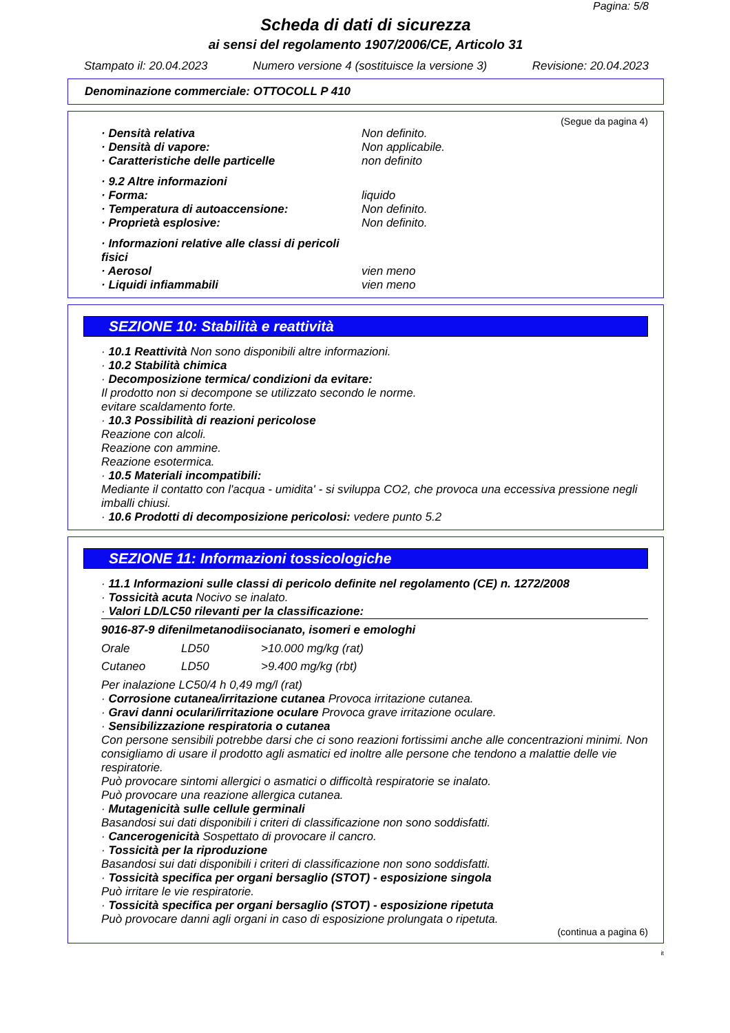Pagina: 5/8
Scheda di dati di sicurezza
ai sensi del regolamento 1907/2006/CE, Articolo 31
Stampato il: 20.04.2023 Numero versione 4 (sostituisce la versione 3) Revisione: 20.04.2023
Denominazione commerciale: OTTOCOLL P 410
(Segue da pagina 4)
· Densità relativa Non definito.
· Densità di vapore: Non applicabile.
· Caratteristiche delle particelle non definito
· 9.2 Altre informazioni
· Forma: liquido
· Temperatura di autoaccensione: Non definito.
· Proprietà esplosive: Non definito.
· Informazioni relative alle classi di pericoli fisici
· Aerosol vien meno
· Liquidi infiammabili vien meno
SEZIONE 10: Stabilità e reattività
· 10.1 Reattività Non sono disponibili altre informazioni.
· 10.2 Stabilità chimica
· Decomposizione termica/ condizioni da evitare:
Il prodotto non si decompone se utilizzato secondo le norme.
evitare scaldamento forte.
· 10.3 Possibilità di reazioni pericolose
Reazione con alcoli.
Reazione con ammine.
Reazione esotermica.
· 10.5 Materiali incompatibili:
Mediante il contatto con l'acqua - umidita' - si sviluppa CO2, che provoca una eccessiva pressione negli imballi chiusi.
· 10.6 Prodotti di decomposizione pericolosi: vedere punto 5.2
SEZIONE 11: Informazioni tossicologiche
· 11.1 Informazioni sulle classi di pericolo definite nel regolamento (CE) n. 1272/2008
· Tossicità acuta Nocivo se inalato.
· Valori LD/LC50 rilevanti per la classificazione:
9016-87-9 difenilmetanodiisocianato, isomeri e emologhi
| Orale | LD50 | >10.000 mg/kg (rat) |
| Cutaneo | LD50 | >9.400 mg/kg (rbt) |
Per inalazione LC50/4 h 0,49 mg/l (rat)
· Corrosione cutanea/irritazione cutanea Provoca irritazione cutanea.
· Gravi danni oculari/irritazione oculare Provoca grave irritazione oculare.
· Sensibilizzazione respiratoria o cutanea
Con persone sensibili potrebbe darsi che ci sono reazioni fortissimi anche alle concentrazioni minimi. Non consigliamo di usare il prodotto agli asmatici ed inoltre alle persone che tendono a malattie delle vie respiratorie.
Può provocare sintomi allergici o asmatici o difficoltà respiratorie se inalato.
Può provocare una reazione allergica cutanea.
· Mutagenicità sulle cellule germinali
Basandosi sui dati disponibili i criteri di classificazione non sono soddisfatti.
· Cancerogenicità Sospettato di provocare il cancro.
· Tossicità per la riproduzione
Basandosi sui dati disponibili i criteri di classificazione non sono soddisfatti.
· Tossicità specifica per organi bersaglio (STOT) - esposizione singola
Può irritare le vie respiratorie.
· Tossicità specifica per organi bersaglio (STOT) - esposizione ripetuta
Può provocare danni agli organi in caso di esposizione prolungata o ripetuta.
(continua a pagina 6)
it